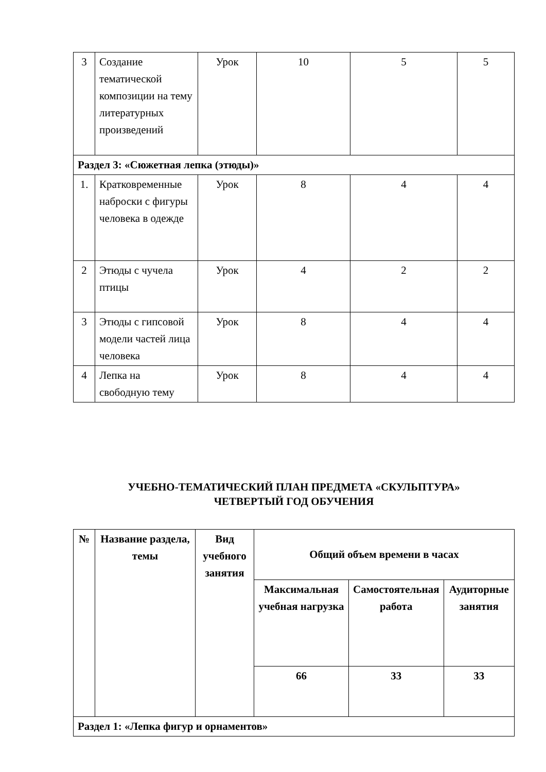| 3 | Создание тематической композиции на тему литературных произведений | Урок | 10 | 5 | 5 |
| Раздел 3: «Сюжетная лепка (этюды)» | | | | | |
| 1. | Кратковременные наброски с фигуры человека в одежде | Урок | 8 | 4 | 4 |
| 2 | Этюды с чучела птицы | Урок | 4 | 2 | 2 |
| 3 | Этюды с гипсовой модели частей лица человека | Урок | 8 | 4 | 4 |
| 4 | Лепка на свободную тему | Урок | 8 | 4 | 4 |
УЧЕБНО-ТЕМАТИЧЕСКИЙ ПЛАН ПРЕДМЕТА «СКУЛЬПТУРА»
ЧЕТВЕРТЫЙ ГОД ОБУЧЕНИЯ
| № | Название раздела, темы | Вид учебного занятия | Общий объем времени в часах | | |
| --- | --- | --- | --- | --- | --- |
| | | | Максимальная учебная нагрузка | Самостоятельная работа | Аудиторные занятия |
| | | | 66 | 33 | 33 |
| Раздел 1: «Лепка фигур и орнаментов» | | | | | |